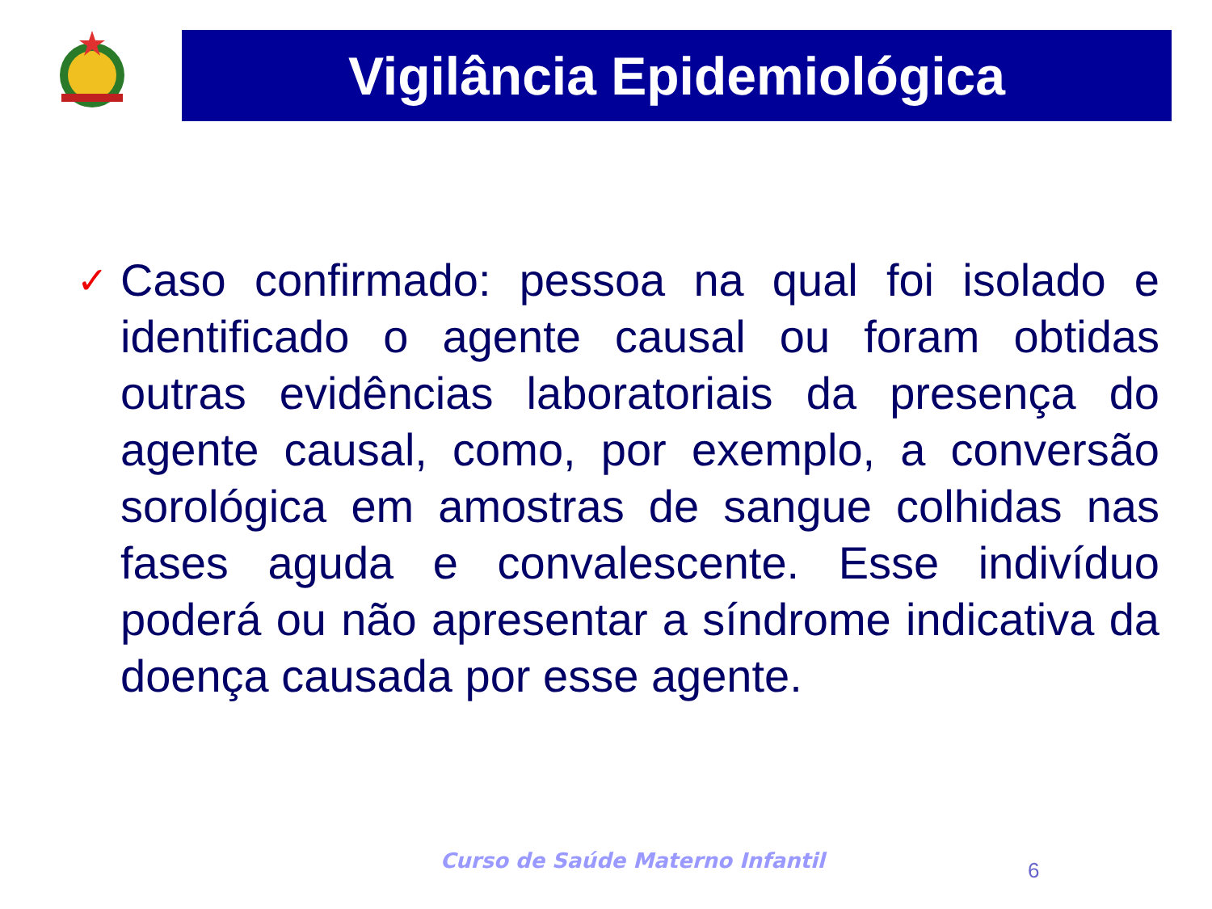Vigilância Epidemiológica
✓
Caso confirmado: pessoa na qual foi isolado e identificado o agente causal ou foram obtidas outras evidências laboratoriais da presença do agente causal, como, por exemplo, a conversão sorológica em amostras de sangue colhidas nas fases aguda e convalescente. Esse indivíduo poderá ou não apresentar a síndrome indicativa da doença causada por esse agente.
Curso de Saúde Materno Infantil
6